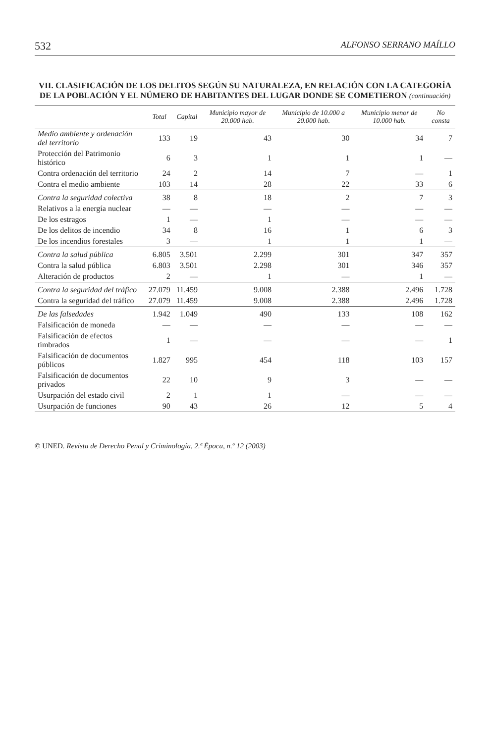532 ALFONSO SERRANO MAÍLLO
VII. CLASIFICACIÓN DE LOS DELITOS SEGÚN SU NATURALEZA, EN RELACIÓN CON LA CATEGORÍA DE LA POBLACIÓN Y EL NÚMERO DE HABITANTES DEL LUGAR DONDE SE COMETIERON (continuación)
| | Total | Capital | Municipio mayor de 20.000 hab. | Municipio de 10.000 a 20.000 hab. | Municipio menor de 10.000 hab. | No consta |
| --- | --- | --- | --- | --- | --- | --- |
| Medio ambiente y ordenación del territorio | 133 | 19 | 43 | 30 | 34 | 7 |
| Protección del Patrimonio histórico | 6 | 3 | 1 | 1 | 1 | — |
| Contra ordenación del territorio | 24 | 2 | 14 | 7 | — | 1 |
| Contra el medio ambiente | 103 | 14 | 28 | 22 | 33 | 6 |
| Contra la seguridad colectiva | 38 | 8 | 18 | 2 | 7 | 3 |
| Relativos a la energía nuclear | — | — | — | — | — | — |
| De los estragos | 1 | — | 1 | — | — | — |
| De los delitos de incendio | 34 | 8 | 16 | 1 | 6 | 3 |
| De los incendios forestales | 3 | — | 1 | 1 | 1 | — |
| Contra la salud pública | 6.805 | 3.501 | 2.299 | 301 | 347 | 357 |
| Contra la salud pública | 6.803 | 3.501 | 2.298 | 301 | 346 | 357 |
| Alteración de productos | 2 | — | 1 | — | 1 | — |
| Contra la seguridad del tráfico | 27.079 | 11.459 | 9.008 | 2.388 | 2.496 | 1.728 |
| Contra la seguridad del tráfico | 27.079 | 11.459 | 9.008 | 2.388 | 2.496 | 1.728 |
| De las falsedades | 1.942 | 1.049 | 490 | 133 | 108 | 162 |
| Falsificación de moneda | — | — | — | — | — | — |
| Falsificación de efectos timbrados | 1 | — | — | — | — | 1 |
| Falsificación de documentos públicos | 1.827 | 995 | 454 | 118 | 103 | 157 |
| Falsificación de documentos privados | 22 | 10 | 9 | 3 | — | — |
| Usurpación del estado civil | 2 | 1 | 1 | — | — | — |
| Usurpación de funciones | 90 | 43 | 26 | 12 | 5 | 4 |
© UNED. Revista de Derecho Penal y Criminología, 2.ª Época, n.º 12 (2003)